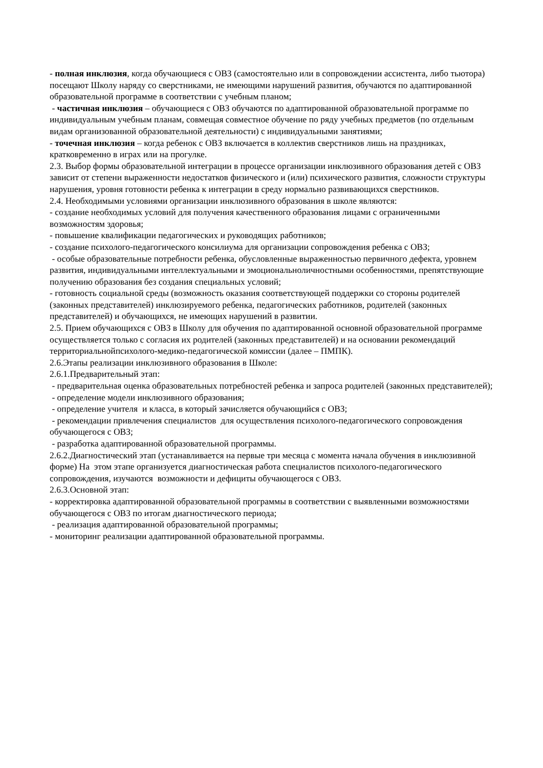- полная инклюзия, когда обучающиеся с ОВЗ (самостоятельно или в сопровождении ассистента, либо тьютора) посещают Школу наряду со сверстниками, не имеющими нарушений развития, обучаются по адаптированной образовательной программе в соответствии с учебным планом;
- частичная инклюзия – обучающиеся с ОВЗ обучаются по адаптированной образовательной программе по индивидуальным учебным планам, совмещая совместное обучение по ряду учебных предметов (по отдельным видам организованной образовательной деятельности) с индивидуальными занятиями;
- точечная инклюзия – когда ребенок с ОВЗ включается в коллектив сверстников лишь на праздниках, кратковременно в играх или на прогулке.
2.3. Выбор формы образовательной интеграции в процессе организации инклюзивного образования детей с ОВЗ зависит от степени выраженности недостатков физического и (или) психического развития, сложности структуры нарушения, уровня готовности ребенка к интеграции в среду нормально развивающихся сверстников.
2.4. Необходимыми условиями организации инклюзивного образования в школе являются:
- создание необходимых условий для получения качественного образования лицами с ограниченными возможностям здоровья;
- повышение квалификации педагогических и руководящих работников;
- создание психолого-педагогического консилиума для организации сопровождения ребенка с ОВЗ;
- особые образовательные потребности ребенка, обусловленные выраженностью первичного дефекта, уровнем развития, индивидуальными интеллектуальными и эмоциональноличностными особенностями, препятствующие получению образования без создания специальных условий;
- готовность социальной среды (возможность оказания соответствующей поддержки со стороны родителей (законных представителей) инклюзируемого ребенка, педагогических работников, родителей (законных представителей) и обучающихся, не имеющих нарушений в развитии.
2.5. Прием обучающихся с ОВЗ в Школу для обучения по адаптированной основной образовательной программе осуществляется только с согласия их родителей (законных представителей) и на основании рекомендаций территориальнойпсихолого-медико-педагогической комиссии (далее – ПМПК).
2.6.Этапы реализации инклюзивного образования в Школе:
2.6.1.Предварительный этап:
- предварительная оценка образовательных потребностей ребенка и запроса родителей (законных представителей);
- определение модели инклюзивного образования;
- определение учителя и класса, в который зачисляется обучающийся с ОВЗ;
- рекомендации привлечения специалистов для осуществления психолого-педагогического сопровождения обучающегося с ОВЗ;
- разработка адаптированной образовательной программы.
2.6.2.Диагностический этап (устанавливается на первые три месяца с момента начала обучения в инклюзивной форме) На этом этапе организуется диагностическая работа специалистов психолого-педагогического сопровождения, изучаются возможности и дефициты обучающегося с ОВЗ.
2.6.3.Основной этап:
- корректировка адаптированной образовательной программы в соответствии с выявленными возможностями обучающегося с ОВЗ по итогам диагностического периода;
- реализация адаптированной образовательной программы;
- мониторинг реализации адаптированной образовательной программы.